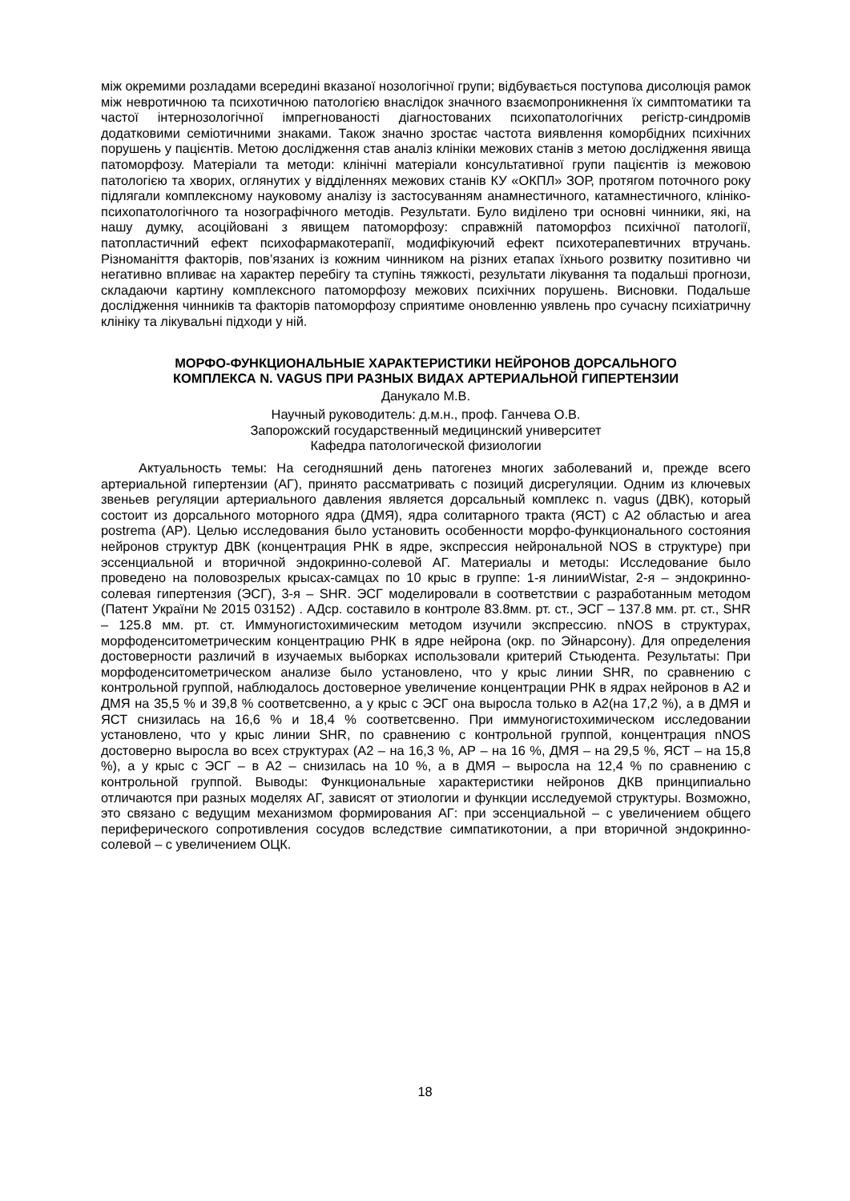між окремими розладами всередині вказаної нозологічної групи; відбувається поступова дисолюція рамок між невротичною та психотичною патологією внаслідок значного взаємопроникнення їх симптоматики та частої інтернозологічної імпрегнованості діагностованих психопатологічних регістр-синдромів додатковими семіотичними знаками. Також значно зростає частота виявлення коморбідних психічних порушень у пацієнтів. Метою дослідження став аналіз клініки межових станів з метою дослідження явища патоморфозу. Матеріали та методи: клінічні матеріали консультативної групи пацієнтів із межовою патологією та хворих, оглянутих у відділеннях межових станів КУ «ОКПЛ» ЗОР, протягом поточного року підлягали комплексному науковому аналізу із застосуванням анамнестичного, катамнестичного, клініко-психопатологічного та нозографічного методів. Результати. Було виділено три основні чинники, які, на нашу думку, асоційовані з явищем патоморфозу: справжній патоморфоз психічної патології, патопластичний ефект психофармакотерапії, модифікуючий ефект психотерапевтичних втручань. Різноманіття факторів, пов’язаних із кожним чинником на різних етапах їхнього розвитку позитивно чи негативно впливає на характер перебігу та ступінь тяжкості, результати лікування та подальші прогнози, складаючи картину комплексного патоморфозу межових психічних порушень. Висновки. Подальше дослідження чинників та факторів патоморфозу сприятиме оновленню уявлень про сучасну психіатричну клініку та лікувальні підходи у ній.
МОРФО-ФУНКЦИОНАЛЬНЫЕ ХАРАКТЕРИСТИКИ НЕЙРОНОВ ДОРСАЛЬНОГО
КОМПЛЕКСА N. VAGUS ПРИ РАЗНЫХ ВИДАХ АРТЕРИАЛЬНОЙ ГИПЕРТЕНЗИИ
Данукало М.В.
Научный руководитель: д.м.н., проф. Ганчева О.В.
Запорожский государственный медицинский университет
Кафедра патологической физиологии
Актуальность темы: На сегодняшний день патогенез многих заболеваний и, прежде всего артериальной гипертензии (АГ), принято рассматривать с позиций дисрегуляции. Одним из ключевых звеньев регуляции артериального давления является дорсальный комплекс n. vagus (ДВК), который состоит из дорсального моторного ядра (ДМЯ), ядра солитарного тракта (ЯСТ) с А2 областью и area postrema (АР). Целью исследования было установить особенности морфо-функционального состояния нейронов структур ДВК (концентрация РНК в ядре, экспрессия нейрональной NOS в структуре) при эссенциальной и вторичной эндокринно-солевой АГ. Материалы и методы: Исследование было проведено на половозрелых крысах-самцах по 10 крыс в группе: 1-я линииWistar, 2-я – эндокринно-солевая гипертензия (ЭСГ), 3-я – SHR. ЭСГ моделировали в соответствии с разработанным методом (Патент України № 2015 03152) . АДср. составило в контроле 83.8мм. рт. ст., ЭСГ – 137.8 мм. рт. ст., SHR – 125.8 мм. рт. ст. Иммуногистохимическим методом изучили экспрессию. nNOS в структурах, морфоденситометрическим концентрацию РНК в ядре нейрона (окр. по Эйнарсону). Для определения достоверности различий в изучаемых выборках использовали критерий Стьюдента. Результаты: При морфоденситометрическом анализе было установлено, что у крыс линии SHR, по сравнению с контрольной группой, наблюдалось достоверное увеличение концентрации РНК в ядрах нейронов в А2 и ДМЯ на 35,5 % и 39,8 % соответсвенно, а у крыс с ЭСГ она выросла только в А2(на 17,2 %), а в ДМЯ и ЯСТ снизилась на 16,6 % и 18,4 % соответсвенно. При иммуногистохимическом исследовании установлено, что у крыс линии SHR, по сравнению с контрольной группой, концентрация nNOS достоверно выросла во всех структурах (А2 – на 16,3 %, АР – на 16 %, ДМЯ – на 29,5 %, ЯСТ – на 15,8 %), а у крыс с ЭСГ – в А2 – снизилась на 10 %, а в ДМЯ – выросла на 12,4 % по сравнению с контрольной группой. Выводы: Функциональные характеристики нейронов ДКВ принципиально отличаются при разных моделях АГ, зависят от этиологии и функции исследуемой структуры. Возможно, это связано с ведущим механизмом формирования АГ: при эссенциальной – с увеличением общего периферического сопротивления сосудов вследствие симпатикотонии, а при вторичной эндокринно-солевой – с увеличением ОЦК.
18